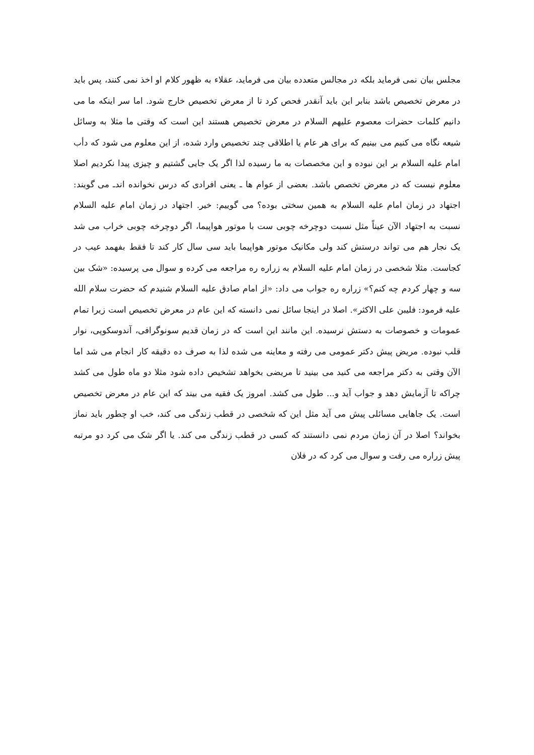مجلس بیان نمی فرماید بلکه در مجالس متعدده بیان می فرماید، عقلاء به ظهور کلام او اخذ نمی کنند، پس باید در معرض تخصیص باشد بنابر این باید آنقدر فحص کرد تا از معرض تخصیص خارج شود. اما سر اینکه ما می دانیم کلمات حضرات معصوم علیهم السلام در معرض تخصیص هستند این است که وقتی ما مثلا به وسائل شیعه نگاه می کنیم می بینیم که برای هر عام یا اطلاقی چند تخصیص وارد شده، از این معلوم می شود که دأب امام علیه السلام بر این نبوده و این مخصصات به ما رسیده لذا اگر یک جایی گشتیم و چیزی پیدا نکردیم اصلا معلوم نیست که در معرض تخصص باشد. بعضی از عوام ها ـ یعنی افرادی که درس نخوانده اندـ می گویند: اجتهاد در زمان امام علیه السلام به همین سختی بوده؟ می گوییم: خیر. اجتهاد در زمان امام علیه السلام نسبت به اجتهاد الآن عیناً مثل نسبت دوچرخه چوبی ست با موتور هواپیما، اگر دوچرخه چوبی خراب می شد یک نجار هم می تواند درستش کند ولی مکانیک موتور هواپیما باید سی سال کار کند تا فقط بفهمد عیب در کجاست. مثلا شخصی در زمان امام علیه السلام به زراره ره مراجعه می کرده و سوال می پرسیده: «شک بین سه و چهار کردم چه کنم؟» زراره ره جواب می داد: «از امام صادق علیه السلام شنیدم که حضرت سلام الله علیه فرمود: فلیبن علی الاکثر». اصلا در اینجا سائل نمی دانسته که این عام در معرض تخصیص است زیرا تمام عمومات و خصوصات به دستش نرسیده. این مانند این است که در زمان قدیم سونوگرافی، آندوسکوپی، نوار قلب نبوده. مریض پیش دکتر عمومی می رفته و معاینه می شده لذا به صرف ده دقیقه کار انجام می شد اما الآن وقتی به دکتر مراجعه می کنید می بینید تا مریضی بخواهد تشخیص داده شود مثلا دو ماه طول می کشد چراکه تا آزمایش دهد و جواب آید و... طول می کشد. امروز یک فقیه می بیند که این عام در معرض تخصیص است. یک جاهایی مسائلی پیش می آید مثل این که شخصی در قطب زندگی می کند، خب او چطور باید نماز بخواند؟ اصلا در آن زمان مردم نمی دانستند که کسی در قطب زندگی می کند. یا اگر شک می کرد دو مرتبه پیش زراره می رفت و سوال می کرد که در فلان